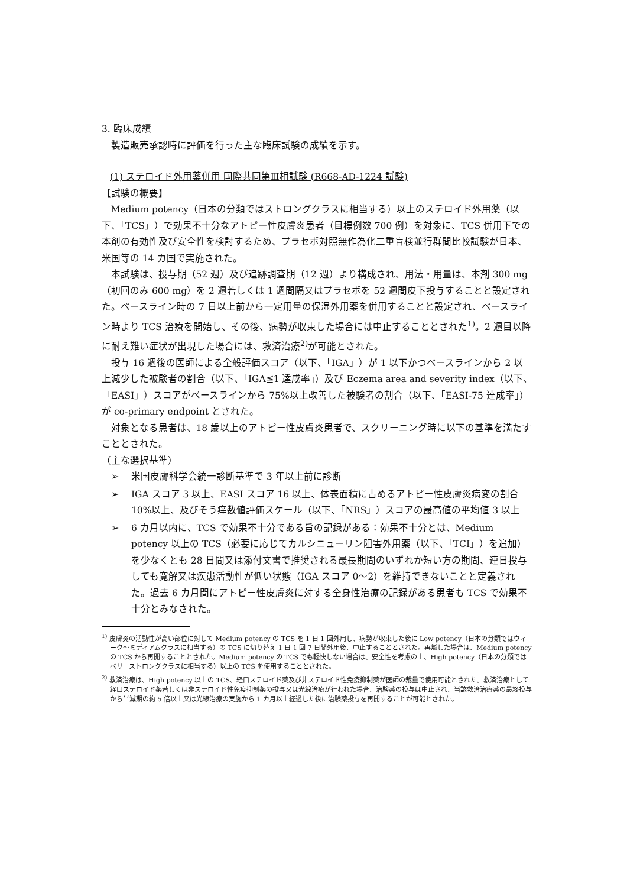3. 臨床成績
製造販売承認時に評価を行った主な臨床試験の成績を示す。
(1) ステロイド外用薬併用 国際共同第Ⅲ相試験 (R668-AD-1224 試験)
【試験の概要】
Medium potency（日本の分類ではストロングクラスに相当する）以上のステロイド外用薬（以下、「TCS」）で効果不十分なアトピー性皮膚炎患者（目標例数 700 例）を対象に、TCS 併用下での本剤の有効性及び安全性を検討するため、プラセボ対照無作為化二重盲検並行群間比較試験が日本、米国等の 14 カ国で実施された。
本試験は、投与期（52 週）及び追跡調査期（12 週）より構成され、用法・用量は、本剤 300 mg（初回のみ 600 mg）を 2 週若しくは 1 週間隔又はプラセボを 52 週間皮下投与することと設定された。ベースライン時の 7 日以上前から一定用量の保湿外用薬を併用することと設定され、ベースライン時より TCS 治療を開始し、その後、病勢が収束した場合には中止することとされた<sup>1)</sup>。2 週目以降に耐え難い症状が出現した場合には、救済治療<sup>2)</sup>が可能とされた。
投与 16 週後の医師による全般評価スコア（以下、「IGA」）が 1 以下かつベースラインから 2 以上減少した被験者の割合（以下、「IGA≦1 達成率」）及び Eczema area and severity index（以下、「EASI」）スコアがベースラインから 75%以上改善した被験者の割合（以下、「EASI-75 達成率」）が co-primary endpoint とされた。
対象となる患者は、18 歳以上のアトピー性皮膚炎患者で、スクリーニング時に以下の基準を満たすこととされた。
（主な選択基準）
➢ 米国皮膚科学会統一診断基準で 3 年以上前に診断
➢ IGA スコア 3 以上、EASI スコア 16 以上、体表面積に占めるアトピー性皮膚炎病変の割合 10%以上、及びそう痒数値評価スケール（以下、「NRS」）スコアの最高値の平均値 3 以上
➢ 6 カ月以内に、TCS で効果不十分である旨の記録がある：効果不十分とは、Medium potency 以上の TCS（必要に応じてカルシニューリン阻害外用薬（以下、「TCI」）を追加）を少なくとも 28 日間又は添付文書で推奨される最長期間のいずれか短い方の期間、連日投与しても寛解又は疾患活動性が低い状態（IGA スコア 0〜2）を維持できないことと定義された。過去 6 カ月間にアトピー性皮膚炎に対する全身性治療の記録がある患者も TCS で効果不十分とみなされた。
<sup>1)</sup> 皮膚炎の活動性が高い部位に対して Medium potency の TCS を 1 日 1 回外用し、病勢が収束した後に Low potency（日本の分類ではウィーク〜ミディアムクラスに相当する）の TCS に切り替え 1 日 1 回 7 日間外用後、中止することとされた。再燃した場合は、Medium potency の TCS から再開することとされた。Medium potency の TCS でも軽快しない場合は、安全性を考慮の上、High potency（日本の分類ではベリーストロングクラスに相当する）以上の TCS を使用することとされた。
<sup>2)</sup> 救済治療は、High potency 以上の TCS、経口ステロイド薬及び非ステロイド性免疫抑制薬が医師の裁量で使用可能とされた。救済治療として経口ステロイド薬若しくは非ステロイド性免疫抑制薬の投与又は光線治療が行われた場合、治験薬の投与は中止され、当該救済治療薬の最終投与から半減期の約 5 倍以上又は光線治療の実施から 1 カ月以上経過した後に治験薬投与を再開することが可能とされた。